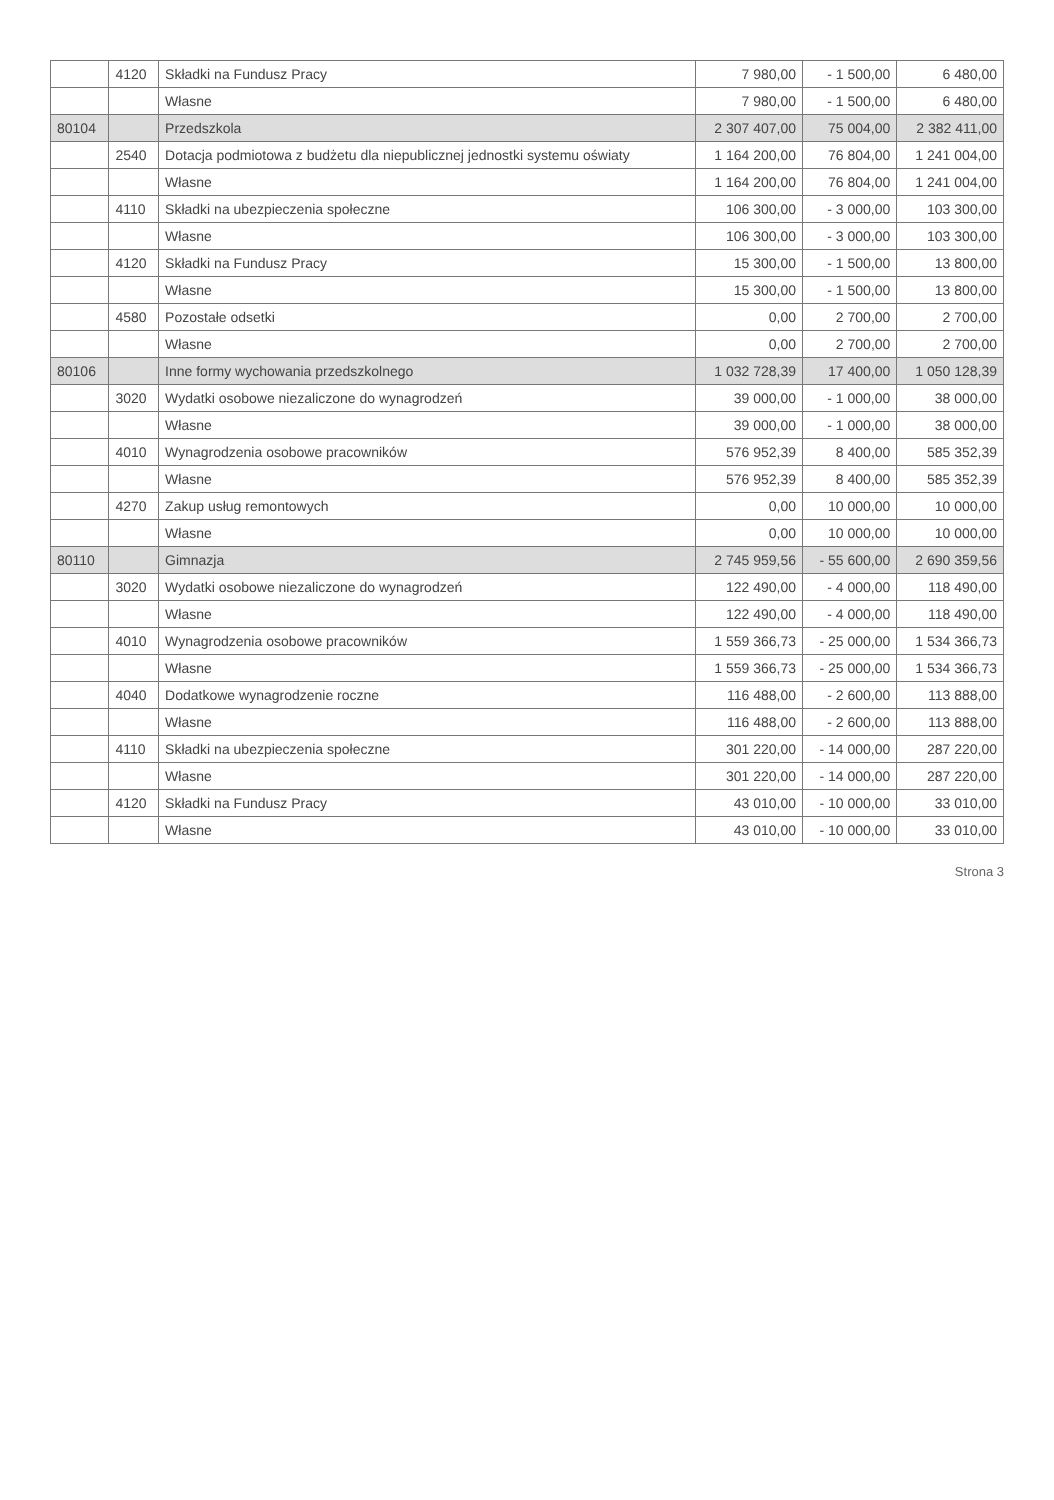| | 4120 | Składki na Fundusz Pracy | 7 980,00 | - 1 500,00 | 6 480,00 |
| | | Własne | 7 980,00 | - 1 500,00 | 6 480,00 |
| 80104 | | Przedszkola | 2 307 407,00 | 75 004,00 | 2 382 411,00 |
| | 2540 | Dotacja podmiotowa z budżetu dla niepublicznej jednostki systemu oświaty | 1 164 200,00 | 76 804,00 | 1 241 004,00 |
| | | Własne | 1 164 200,00 | 76 804,00 | 1 241 004,00 |
| | 4110 | Składki na ubezpieczenia społeczne | 106 300,00 | - 3 000,00 | 103 300,00 |
| | | Własne | 106 300,00 | - 3 000,00 | 103 300,00 |
| | 4120 | Składki na Fundusz Pracy | 15 300,00 | - 1 500,00 | 13 800,00 |
| | | Własne | 15 300,00 | - 1 500,00 | 13 800,00 |
| | 4580 | Pozostałe odsetki | 0,00 | 2 700,00 | 2 700,00 |
| | | Własne | 0,00 | 2 700,00 | 2 700,00 |
| 80106 | | Inne formy wychowania przedszkolnego | 1 032 728,39 | 17 400,00 | 1 050 128,39 |
| | 3020 | Wydatki osobowe niezaliczone do wynagrodzeń | 39 000,00 | - 1 000,00 | 38 000,00 |
| | | Własne | 39 000,00 | - 1 000,00 | 38 000,00 |
| | 4010 | Wynagrodzenia osobowe pracowników | 576 952,39 | 8 400,00 | 585 352,39 |
| | | Własne | 576 952,39 | 8 400,00 | 585 352,39 |
| | 4270 | Zakup usług remontowych | 0,00 | 10 000,00 | 10 000,00 |
| | | Własne | 0,00 | 10 000,00 | 10 000,00 |
| 80110 | | Gimnazja | 2 745 959,56 | - 55 600,00 | 2 690 359,56 |
| | 3020 | Wydatki osobowe niezaliczone do wynagrodzeń | 122 490,00 | - 4 000,00 | 118 490,00 |
| | | Własne | 122 490,00 | - 4 000,00 | 118 490,00 |
| | 4010 | Wynagrodzenia osobowe pracowników | 1 559 366,73 | - 25 000,00 | 1 534 366,73 |
| | | Własne | 1 559 366,73 | - 25 000,00 | 1 534 366,73 |
| | 4040 | Dodatkowe wynagrodzenie roczne | 116 488,00 | - 2 600,00 | 113 888,00 |
| | | Własne | 116 488,00 | - 2 600,00 | 113 888,00 |
| | 4110 | Składki na ubezpieczenia społeczne | 301 220,00 | - 14 000,00 | 287 220,00 |
| | | Własne | 301 220,00 | - 14 000,00 | 287 220,00 |
| | 4120 | Składki na Fundusz Pracy | 43 010,00 | - 10 000,00 | 33 010,00 |
| | | Własne | 43 010,00 | - 10 000,00 | 33 010,00 |
Strona 3